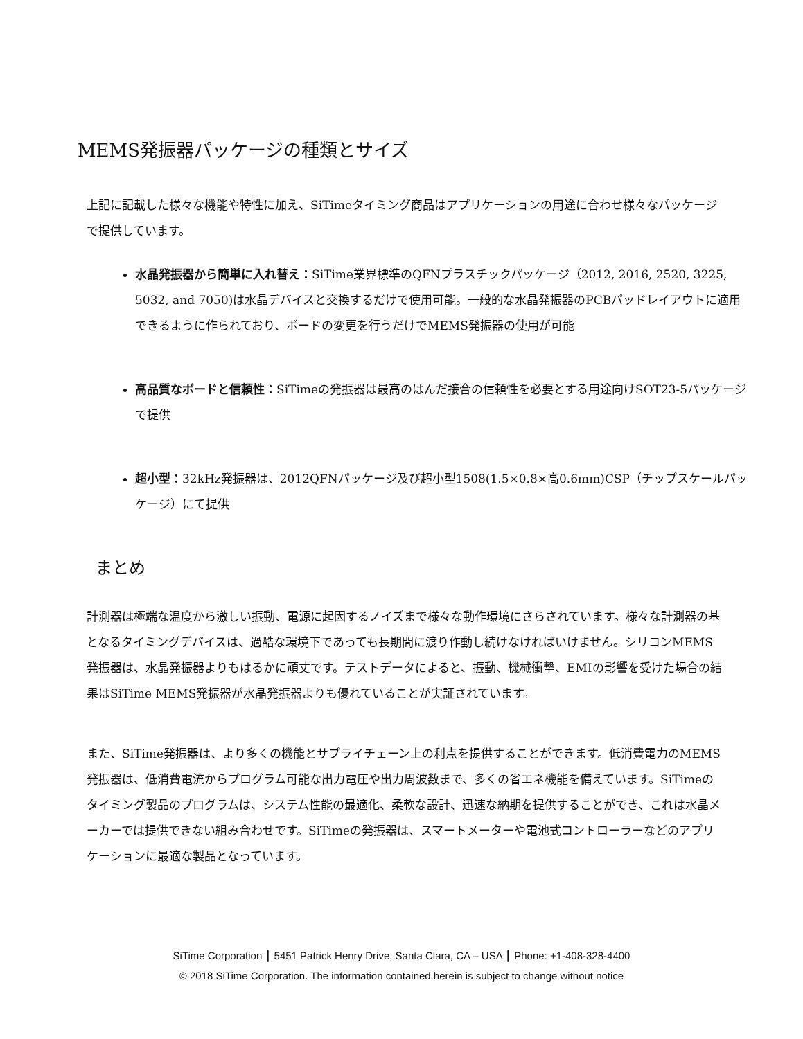MEMS発振器パッケージの種類とサイズ
上記に記載した様々な機能や特性に加え、SiTimeタイミング商品はアプリケーションの用途に合わせ様々なパッケージで提供しています。
水晶発振器から簡単に入れ替え：SiTime業界標準のQFNプラスチックパッケージ（2012, 2016, 2520, 3225, 5032, and 7050)は水晶デバイスと交換するだけで使用可能。一般的な水晶発振器のPCBパッドレイアウトに適用できるように作られており、ボードの変更を行うだけでMEMS発振器の使用が可能
高品質なボードと信頼性：SiTimeの発振器は最高のはんだ接合の信頼性を必要とする用途向けSOT23-5パッケージで提供
超小型：32kHz発振器は、2012QFNパッケージ及び超小型1508(1.5×0.8×高0.6mm)CSP（チップスケールパッケージ）にて提供
まとめ
計測器は極端な温度から激しい振動、電源に起因するノイズまで様々な動作環境にさらされています。様々な計測器の基となるタイミングデバイスは、過酷な環境下であっても長期間に渡り作動し続けなければいけません。シリコンMEMS発振器は、水晶発振器よりもはるかに頑丈です。テストデータによると、振動、機械衝撃、EMIの影響を受けた場合の結果はSiTime MEMS発振器が水晶発振器よりも優れていることが実証されています。
また、SiTime発振器は、より多くの機能とサプライチェーン上の利点を提供することができます。低消費電力のMEMS発振器は、低消費電流からプログラム可能な出力電圧や出力周波数まで、多くの省エネ機能を備えています。SiTimeのタイミング製品のプログラムは、システム性能の最適化、柔軟な設計、迅速な納期を提供することができ、これは水晶メーカーでは提供できない組み合わせです。SiTimeの発振器は、スマートメーターや電池式コントローラーなどのアプリケーションに最適な製品となっています。
SiTime Corporation ┃ 5451 Patrick Henry Drive, Santa Clara, CA – USA ┃ Phone: +1-408-328-4400
© 2018 SiTime Corporation. The information contained herein is subject to change without notice